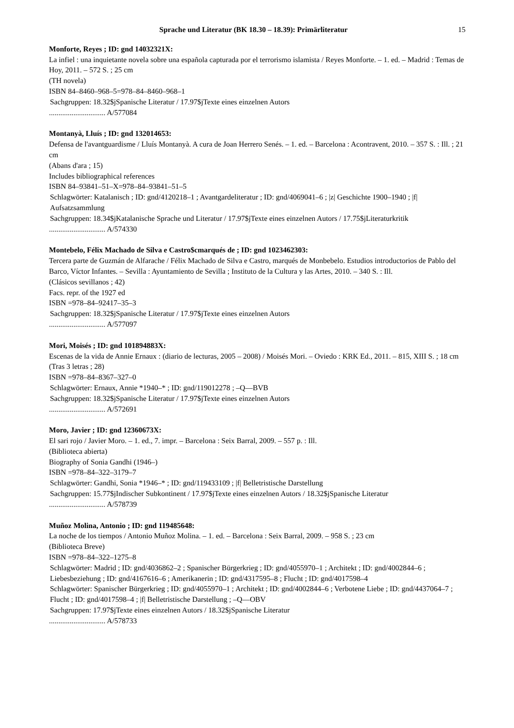Sprache und Literatur (BK 18.30 – 18.39): Primärliteratur 15
Monforte, Reyes ; ID: gnd 14032321X:
La infiel : una inquietante novela sobre una española capturada por el terrorismo islamista / Reyes Monforte. – 1. ed. – Madrid : Temas de Hoy, 2011. – 572 S. ; 25 cm
(TH novela)
ISBN 84–8460–968–5=978–84–8460–968–1
Sachgruppen: 18.32$jSpanische Literatur / 17.97$jTexte eines einzelnen Autors
.............................. A/577084
Montanyà, Lluís ; ID: gnd 132014653:
Defensa de l'avantguardisme / Lluís Montanyà. A cura de Joan Herrero Senés. – 1. ed. – Barcelona : Acontravent, 2010. – 357 S. : Ill. ; 21 cm
(Abans d'ara ; 15)
Includes bibliographical references
ISBN 84–93841–51–X=978–84–93841–51–5
Schlagwörter: Katalanisch ; ID: gnd/4120218–1 ; Avantgardeliteratur ; ID: gnd/4069041–6 ; |z| Geschichte 1900–1940 ; |f| Aufsatzsammlung
Sachgruppen: 18.34$jKatalanische Sprache und Literatur / 17.97$jTexte eines einzelnen Autors / 17.75$jLiteraturkritik
.............................. A/574330
Montebelo, Félix Machado de Silva e Castro$cmarqués de ; ID: gnd 1023462303:
Tercera parte de Guzmán de Alfarache / Félix Machado de Silva e Castro, marqués de Monbebelo. Estudios introductorios de Pablo del Barco, Víctor Infantes. – Sevilla : Ayuntamiento de Sevilla ; Instituto de la Cultura y las Artes, 2010. – 340 S. : Ill.
(Clásicos sevillanos ; 42)
Facs. repr. of the 1927 ed
ISBN =978–84–92417–35–3
Sachgruppen: 18.32$jSpanische Literatur / 17.97$jTexte eines einzelnen Autors
.............................. A/577097
Mori, Moisés ; ID: gnd 101894883X:
Escenas de la vida de Annie Ernaux : (diario de lecturas, 2005 – 2008) / Moisés Mori. – Oviedo : KRK Ed., 2011. – 815, XIII S. ; 18 cm
(Tras 3 letras ; 28)
ISBN =978–84–8367–327–0
Schlagwörter: Ernaux, Annie *1940–* ; ID: gnd/119012278 ; –Q––BVB
Sachgruppen: 18.32$jSpanische Literatur / 17.97$jTexte eines einzelnen Autors
.............................. A/572691
Moro, Javier ; ID: gnd 12360673X:
El sari rojo / Javier Moro. – 1. ed., 7. impr. – Barcelona : Seix Barral, 2009. – 557 p. : Ill.
(Biblioteca abierta)
Biography of Sonia Gandhi (1946–)
ISBN =978–84–322–3179–7
Schlagwörter: Gandhi, Sonia *1946–* ; ID: gnd/119433109 ; |f| Belletristische Darstellung
Sachgruppen: 15.77$jIndischer Subkontinent / 17.97$jTexte eines einzelnen Autors / 18.32$jSpanische Literatur
.............................. A/578739
Muñoz Molina, Antonio ; ID: gnd 119485648:
La noche de los tiempos / Antonio Muñoz Molina. – 1. ed. – Barcelona : Seix Barral, 2009. – 958 S. ; 23 cm
(Biblioteca Breve)
ISBN =978–84–322–1275–8
Schlagwörter: Madrid ; ID: gnd/4036862–2 ; Spanischer Bürgerkrieg ; ID: gnd/4055970–1 ; Architekt ; ID: gnd/4002844–6 ; Liebesbeziehung ; ID: gnd/4167616–6 ; Amerikanerin ; ID: gnd/4317595–8 ; Flucht ; ID: gnd/4017598–4
Schlagwörter: Spanischer Bürgerkrieg ; ID: gnd/4055970–1 ; Architekt ; ID: gnd/4002844–6 ; Verbotene Liebe ; ID: gnd/4437064–7 ; Flucht ; ID: gnd/4017598–4 ; |f| Belletristische Darstellung ; –Q––OBV
Sachgruppen: 17.97$jTexte eines einzelnen Autors / 18.32$jSpanische Literatur
.............................. A/578733